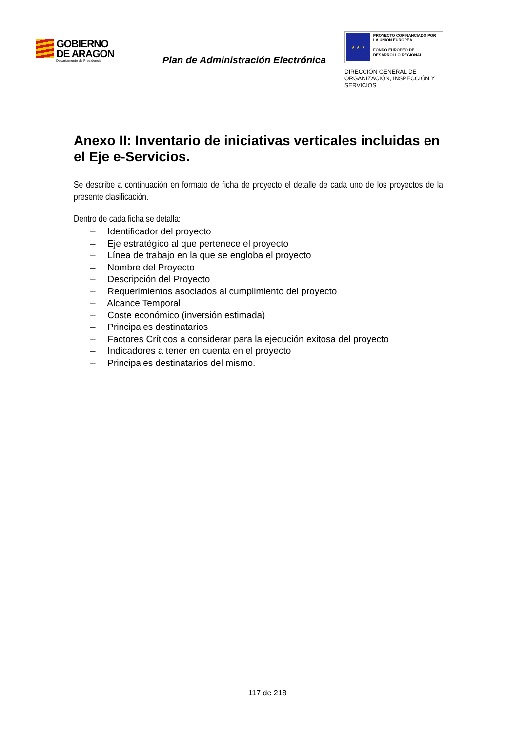GOBIERNO
DE ARAGON
Departamento de Presidencia
Plan de Administración Electrónica
★ ★ ★
PROYECTO COFINANCIADO POR LA UNIÓN EUROPEA
FONDO EUROPEO DE DESARROLLO REGIONAL
DIRECCIÓN GENERAL DE
ORGANIZACIÓN, INSPECCIÓN Y
SERVICIOS
Anexo II: Inventario de iniciativas verticales incluidas en el Eje e-Servicios.
Se describe a continuación en formato de ficha de proyecto el detalle de cada uno de los proyectos de la presente clasificación.
Dentro de cada ficha se detalla:
– Identificador del proyecto
– Eje estratégico al que pertenece el proyecto
– Línea de trabajo en la que se engloba el proyecto
– Nombre del Proyecto
– Descripción del Proyecto
– Requerimientos asociados al cumplimiento del proyecto
– Alcance Temporal
– Coste económico (inversión estimada)
– Principales destinatarios
– Factores Críticos a considerar para la ejecución exitosa del proyecto
– Indicadores a tener en cuenta en el proyecto
– Principales destinatarios del mismo.
117 de 218